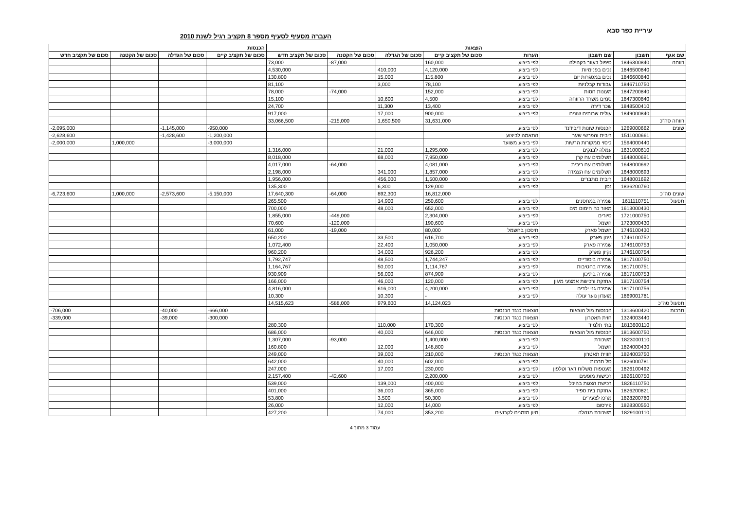עיריית כפר סבא
העברה מסעיף לסעיף מספר 8 תקציב רגיל לשנת 2010
| | | | | הוצאות | | | | הכנסות | | | |
| --- | --- | --- | --- | --- | --- | --- | --- | --- | --- | --- | --- |
| שם אגף | חשבון | שם חשבון | הערות | סכום של תקציב קיים | סכום של הגדלה | סכום של הקטנה | סכום של תקציב חדש | סכום של תקציב קיים | סכום של הגדלה | סכום של הקטנה | סכום של תקציב חדש |
| רווחה | 1846300840 | סיפול בעוור בקהילה | לפי ביצוע | 160,000 | | -87,000 | 73,000 | | | | |
| | 1846500840 | נכים בפנימיות | לפי ביצוע | 4,120,000 | 410,000 | | 4,530,000 | | | | |
| | 1846600840 | נכים במסגרות יום | לפי ביצוע | 115,800 | 15,000 | | 130,800 | | | | |
| | 1846710750 | עבודות קבלניות | לפי ביצוע | 78,100 | 3,000 | | 81,100 | | | | |
| | 1847200840 | מעונות חסות | לפי ביצוע | 152,000 | | -74,000 | 78,000 | | | | |
| | 1847300840 | סמים משרד הרווחה | לפי ביצוע | 4,500 | 10,600 | | 15,100 | | | | |
| | 1848500410 | שכר דירה | לפי ביצוע | 13,400 | 11,300 | | 24,700 | | | | |
| | 1849000840 | עולים שרותים שונים | לפי ביצוע | 900,000 | 17,000 | | 917,000 | | | | |
| רווחה סה"כ | | | | 31,631,000 | 1,650,500 | -215,000 | 33,066,500 | | | | |
| שונים | 1269000662 | הכנסות שונות דיבידנד | לפי ביצוע | | | | | -950,000 | -1,145,000 | | -2,095,000 |
| | 1511000661 | ריבית והפרשי שער | התאמה לביצוע | | | | | -1,200,000 | -1,428,600 | | -2,628,600 |
| | 1594000440 | כיסוי ממקורות הרשות | לפי ביצוע משוער | | | | | -3,000,000 | | 1,000,000 | -2,000,000 |
| | 1631000610 | עמלה לבנקים | לפי ביצוע | 1,295,000 | 21,000 | | 1,316,000 | | | | |
| | 1648000691 | תשלומים עח קרן | לפי ביצוע | 7,950,000 | 68,000 | | 8,018,000 | | | | |
| | 1648000692 | תשלומים עח ריבית | לפי ביצוע | 4,081,000 | | -64,000 | 4,017,000 | | | | |
| | 1648000693 | תשלומים עח הצמדה | לפי ביצוע | 1,857,000 | 341,000 | | 2,198,000 | | | | |
| | 1648001692 | ריבית מתברים | לפי ביצוע | 1,500,000 | 456,000 | | 1,956,000 | | | | |
| | 1836200760 | נסן | לפי ביצוע | 129,000 | 6,300 | | 135,300 | | | | |
| שונים סה"כ | | | | 16,812,000 | 892,300 | -64,000 | 17,640,300 | -5,150,000 | -2,573,600 | 1,000,000 | -6,723,600 |
| תפעול | 1611110751 | שמירה במחסנים | לפי ביצוע | 250,600 | 14,900 | | 265,500 | | | | |
| | 1613000430 | מאור כח חימום מים | לפי ביצוע | 652,000 | 48,000 | | 700,000 | | | | |
| | 1721000750 | סיורים | לפי ביצוע | 2,304,000 | | -449,000 | 1,855,000 | | | | |
| | 1723000430 | חשמל | לפי ביצוע | 190,600 | | -120,000 | 70,600 | | | | |
| | 1746100430 | חשמל פארק | חיסכון בחשמל | 80,000 | | -19,000 | 61,000 | | | | |
| | 1746100752 | גינון פארק | לפי ביצוע | 616,700 | 33,500 | | 650,200 | | | | |
| | 1746100753 | שמירה פארק | לפי ביצוע | 1,050,000 | 22,400 | | 1,072,400 | | | | |
| | 1746100754 | נקיון פארק | לפי ביצוע | 926,200 | 34,000 | | 960,200 | | | | |
| | 1817100750 | שמירה ביסודיים | לפי ביצוע | 1,744,247 | 48,500 | | 1,792,747 | | | | |
| | 1817100751 | שמירה בחטיבות | לפי ביצוע | 1,114,767 | 50,000 | | 1,164,767 | | | | |
| | 1817100753 | שמירה בתיכון | לפי ביצוע | 874,909 | 56,000 | | 930,909 | | | | |
| | 1817100754 | אחזקת ורכישת אמצעי מיגון | לפי ביצוע | 120,000 | 46,000 | | 166,000 | | | | |
| | 1817100756 | שמירה גני ילדים | לפי ביצוע | 4,200,000 | 616,000 | | 4,816,000 | | | | |
| | 1869001781 | מועדון נוער עולה | לפי ביצוע | - | 10,300 | | 10,300 | | | | |
| תפעול סה"כ | | | | 14,124,023 | 979,600 | -588,000 | 14,515,623 | | | | |
| תרבות | 1313600420 | הכנסות מול הוצאות | הוצאות כנגד הכנסות | | | | | -666,000 | -40,000 | | -706,000 |
| | 1324003440 | חוית תאטרון | הוצאות כנגד הכנסות | | | | | -300,000 | -39,000 | | -339,000 |
| | 1813600110 | בתי תלמיד | לפי ביצוע | 170,300 | 110,000 | | 280,300 | | | | |
| | 1813600750 | הכנסות מול הוצאות | הוצאות כנגד הכנסות | 646,000 | 40,000 | | 686,000 | | | | |
| | 1823000110 | משכורת | לפי ביצוע | 1,400,000 | | -93,000 | 1,307,000 | | | | |
| | 1824000430 | חשמל | לפי ביצוע | 148,800 | 12,000 | | 160,800 | | | | |
| | 1824003750 | חווית תאטרון | הוצאות כנגד הכנסות | 210,000 | 39,000 | | 249,000 | | | | |
| | 1826000781 | סל תרבות | לפי ביצוע | 602,000 | 40,000 | | 642,000 | | | | |
| | 1826100492 | מעטפות משלוח דאר וטלפון | לפי ביצוע | 230,000 | 17,000 | | 247,000 | | | | |
| | 1826100750 | רכישות מופעים | לפי ביצוע | 2,200,000 | | -42,600 | 2,157,400 | | | | |
| | 1826110750 | רכישת הצגות בהיכל | לפי ביצוע | 400,000 | 139,000 | | 539,000 | | | | |
| | 1826200821 | אחזקת בית ספיר | לפי ביצוע | 365,000 | 36,000 | | 401,000 | | | | |
| | 1828200780 | מרכז לצעירים | לפי ביצוע | 50,300 | 3,500 | | 53,800 | | | | |
| | 1828300550 | פירסום | לפי ביצוע | 14,000 | 12,000 | | 26,000 | | | | |
| | 1829100110 | משכורת מנהלה | מיון מזמנים לקבועים | 353,200 | 74,000 | | 427,200 | | | | |
עמוד 3 מתוך 4